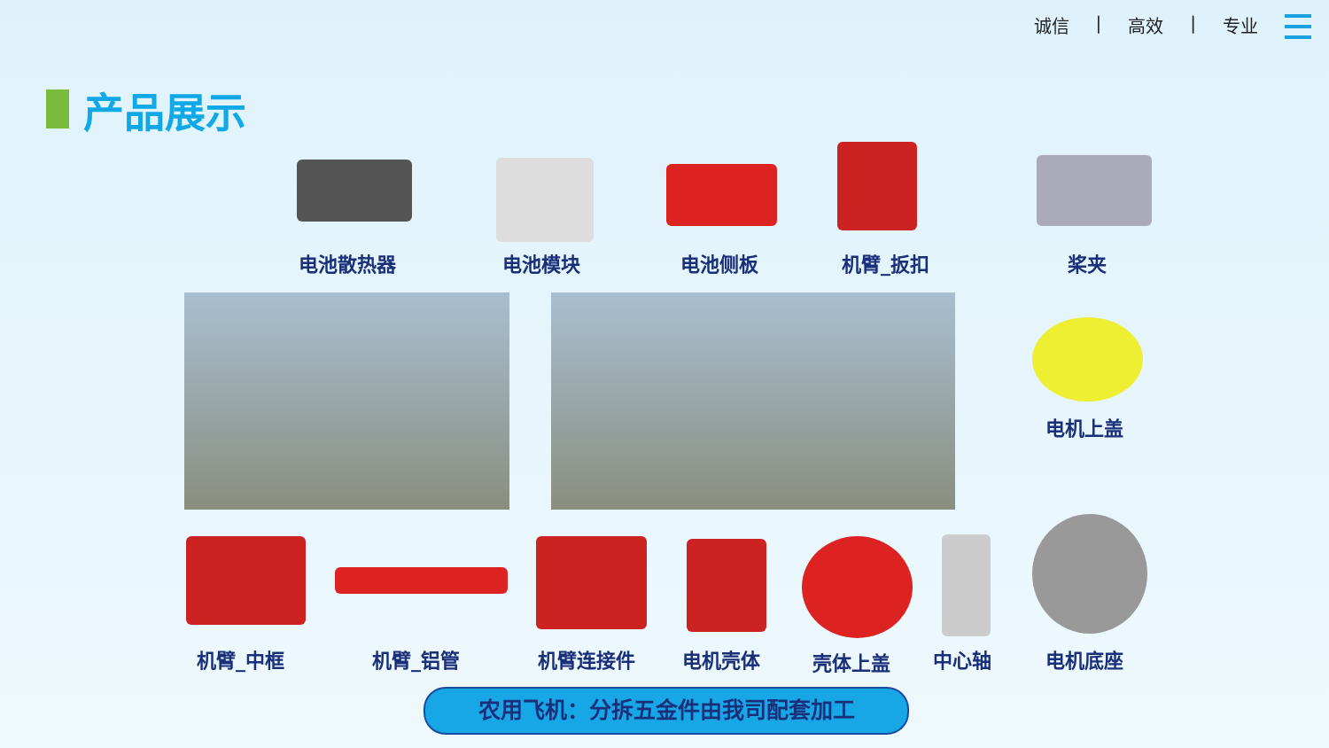诚信 | 高效 | 专业
产品展示
电池散热器 电池模块 电池侧板 机臂_扳扣 桨夹
电机上盖
机臂_中框 机臂_铝管 机臂连接件 电机壳体 壳体上盖 中心轴 电机底座
农用飞机：分拆五金件由我司配套加工